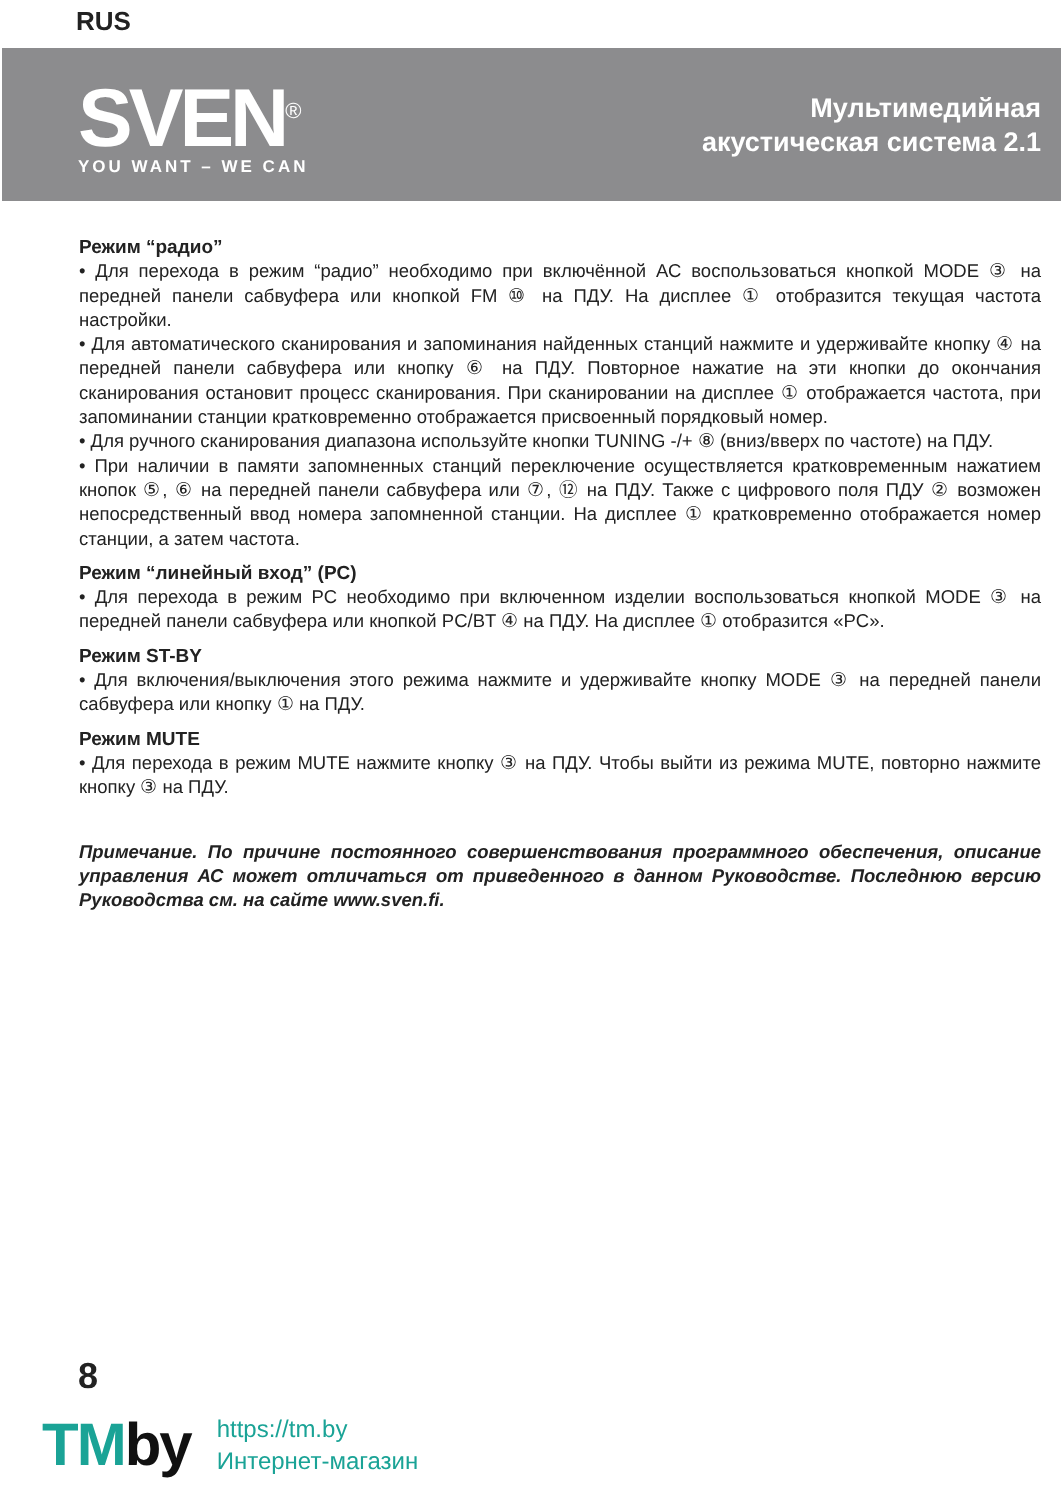RUS
SVEN<sup>®</sup>
YOU WANT – WE CAN
Мультимедийная
акустическая система 2.1
Режим “радио”
• Для перехода в режим “радио” необходимо при включённой АС воспользоваться кнопкой MODE ③ на передней панели сабвуфера или кнопкой FM ⑩ на ПДУ. На дисплее ① отобразится текущая частота настройки.
• Для автоматического сканирования и запоминания найденных станций нажмите и удерживайте кнопку ④ на передней панели сабвуфера или кнопку ⑥ на ПДУ. Повторное нажатие на эти кнопки до окончания сканирования остановит процесс сканирования. При сканировании на дисплее ① отображается частота, при запоминании станции кратковременно отображается присвоенный порядковый номер.
• Для ручного сканирования диапазона используйте кнопки TUNING -/+ ⑧ (вниз/вверх по частоте) на ПДУ.
• При наличии в памяти запомненных станций переключение осуществляется кратковременным нажатием кнопок ⑤, ⑥ на передней панели сабвуфера или ⑦, ⑫ на ПДУ. Также с цифрового поля ПДУ ② возможен непосредственный ввод номера запомненной станции. На дисплее ① кратковременно отображается номер станции, а затем частота.
Режим “линейный вход” (PC)
• Для перехода в режим PC необходимо при включенном изделии воспользоваться кнопкой MODE ③ на передней панели сабвуфера или кнопкой PC/BT ④ на ПДУ. На дисплее ① отобразится «PC».
Режим ST-BY
• Для включения/выключения этого режима нажмите и удерживайте кнопку MODE ③ на передней панели сабвуфера или кнопку ① на ПДУ.
Режим MUTE
• Для перехода в режим MUTE нажмите кнопку ③ на ПДУ. Чтобы выйти из режима MUTE, повторно нажмите кнопку ③ на ПДУ.
Примечание. По причине постоянного совершенствования программного обеспечения, описание управления АС может отличаться от приведенного в данном Руководстве. Последнюю версию Руководства см. на сайте www.sven.fi.
8
TMby
https://tm.by
Интернет-магазин